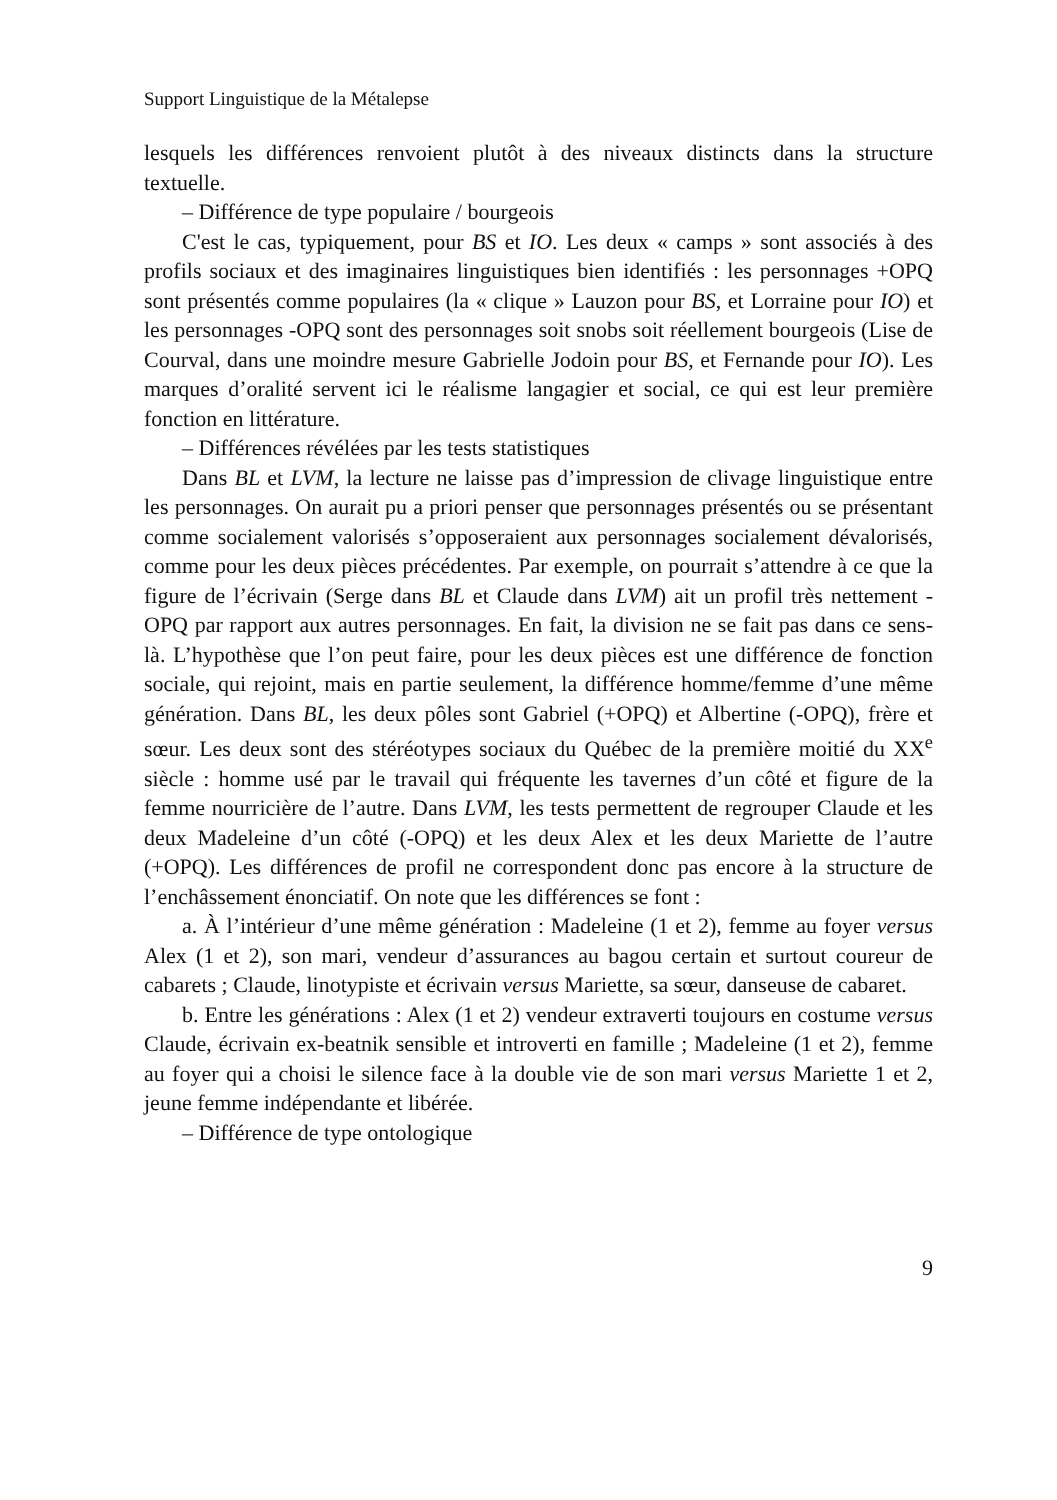Support Linguistique de la Métalepse
lesquels les différences renvoient plutôt à des niveaux distincts dans la structure textuelle.
– Différence de type populaire / bourgeois
C'est le cas, typiquement, pour BS et IO. Les deux « camps » sont associés à des profils sociaux et des imaginaires linguistiques bien identifiés : les personnages +OPQ sont présentés comme populaires (la « clique » Lauzon pour BS, et Lorraine pour IO) et les personnages -OPQ sont des personnages soit snobs soit réellement bourgeois (Lise de Courval, dans une moindre mesure Gabrielle Jodoin pour BS, et Fernande pour IO). Les marques d’oralité servent ici le réalisme langagier et social, ce qui est leur première fonction en littérature.
– Différences révélées par les tests statistiques
Dans BL et LVM, la lecture ne laisse pas d’impression de clivage linguistique entre les personnages. On aurait pu a priori penser que personnages présentés ou se présentant comme socialement valorisés s’opposeraient aux personnages socialement dévalorisés, comme pour les deux pièces précédentes. Par exemple, on pourrait s’attendre à ce que la figure de l’écrivain (Serge dans BL et Claude dans LVM) ait un profil très nettement -OPQ par rapport aux autres personnages. En fait, la division ne se fait pas dans ce sens-là. L’hypothèse que l’on peut faire, pour les deux pièces est une différence de fonction sociale, qui rejoint, mais en partie seulement, la différence homme/femme d’une même génération. Dans BL, les deux pôles sont Gabriel (+OPQ) et Albertine (-OPQ), frère et sœur. Les deux sont des stéréotypes sociaux du Québec de la première moitié du XX<sup>e</sup> siècle : homme usé par le travail qui fréquente les tavernes d’un côté et figure de la femme nourricière de l’autre. Dans LVM, les tests permettent de regrouper Claude et les deux Madeleine d’un côté (-OPQ) et les deux Alex et les deux Mariette de l’autre (+OPQ). Les différences de profil ne correspondent donc pas encore à la structure de l’enchâssement énonciatif. On note que les différences se font :
a. À l’intérieur d’une même génération : Madeleine (1 et 2), femme au foyer versus Alex (1 et 2), son mari, vendeur d’assurances au bagou certain et surtout coureur de cabarets ; Claude, linotypiste et écrivain versus Mariette, sa sœur, danseuse de cabaret.
b. Entre les générations : Alex (1 et 2) vendeur extraverti toujours en costume versus Claude, écrivain ex-beatnik sensible et introverti en famille ; Madeleine (1 et 2), femme au foyer qui a choisi le silence face à la double vie de son mari versus Mariette 1 et 2, jeune femme indépendante et libérée.
– Différence de type ontologique
9